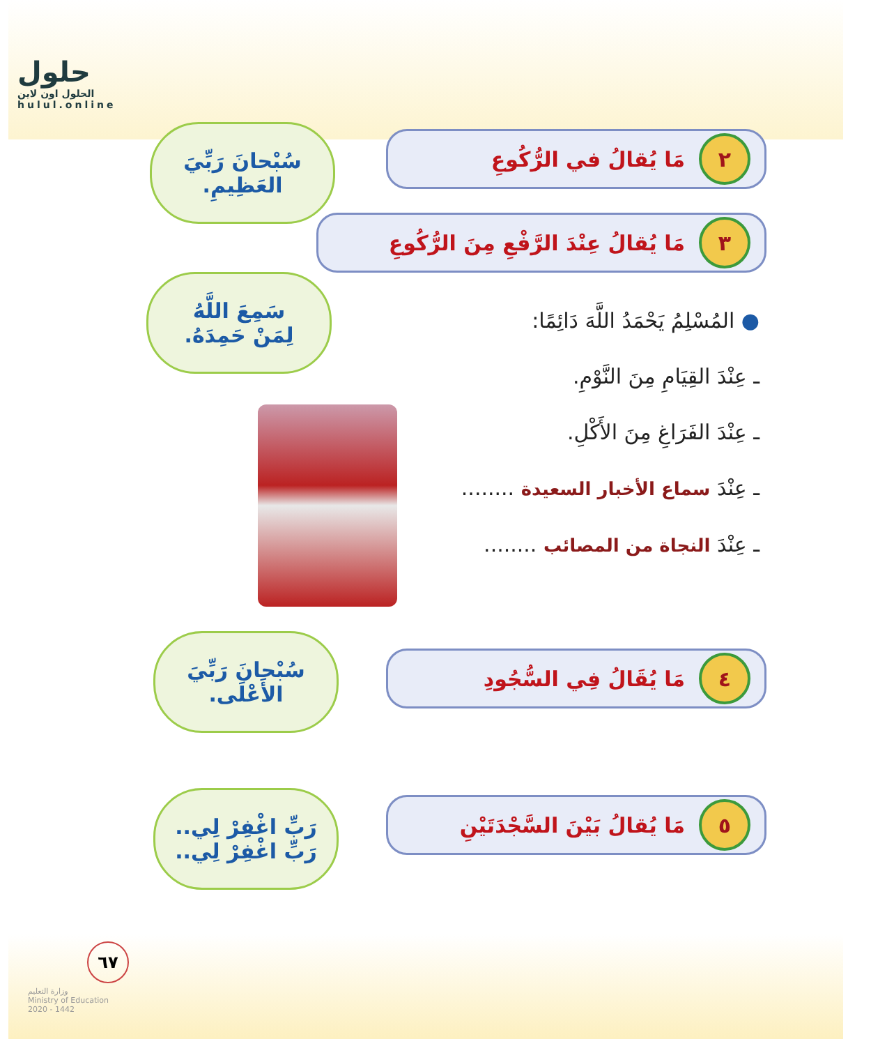حلول
الحلول اون لاين
hulul.online
٢ مَا يُقالُ في الرُّكُوعِ
سُبْحانَ رَبِّيَ
العَظِيمِ.
٣ مَا يُقالُ عِنْدَ الرَّفْعِ مِنَ الرُّكُوعِ
سَمِعَ اللَّهُ
لِمَنْ حَمِدَهُ.
● المُسْلِمُ يَحْمَدُ اللَّهَ دَائِمًا:
ـ عِنْدَ القِيَامِ مِنَ النَّوْمِ.
ـ عِنْدَ الفَرَاغِ مِنَ الأَكْلِ.
ـ عِنْدَ سماع الأخبار السعيدة ........
ـ عِنْدَ النجاة من المصائب ........
٤ مَا يُقَالُ فِي السُّجُودِ
سُبْحانَ رَبِّيَ
الأَعْلَى.
٥ مَا يُقالُ بَيْنَ السَّجْدَتَيْنِ
رَبِّ اغْفِرْ لِي..
رَبِّ اغْفِرْ لِي..
٦٧
وزارة التعليم
Ministry of Education
2020 - 1442